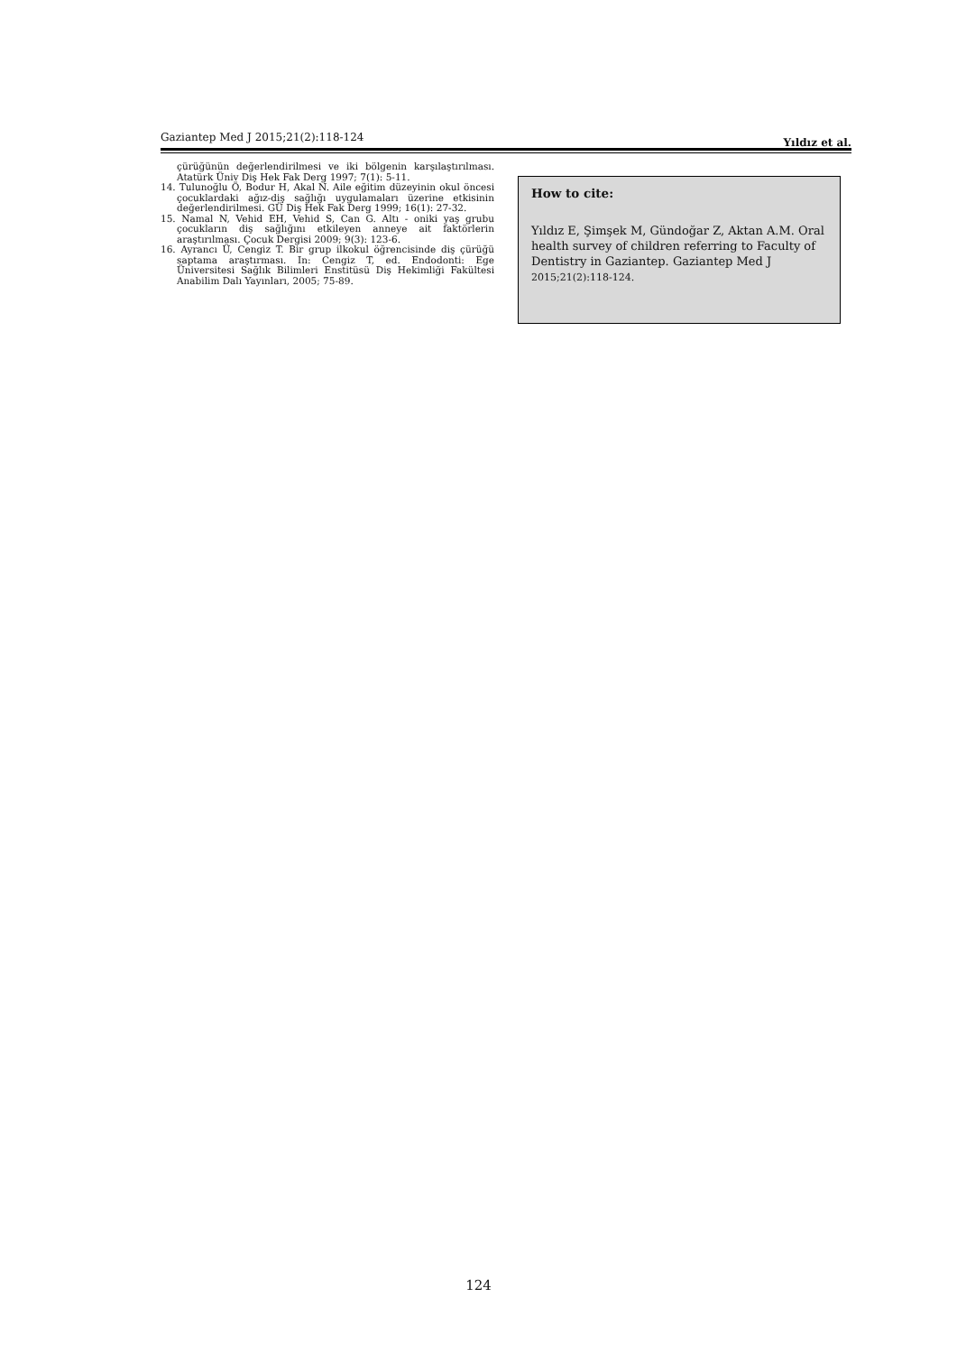Gaziantep Med J 2015;21(2):118-124 Yıldız et al.
çürüğünün değerlendirilmesi ve iki bölgenin karşılaştırılması. Atatürk Üniv Diş Hek Fak Derg 1997; 7(1): 5-11.
14. Tulunoğlu Ö, Bodur H, Akal N. Aile eğitim düzeyinin okul öncesi çocuklardaki ağız-diş sağlığı uygulamaları üzerine etkisinin değerlendirilmesi. GÜ Diş Hek Fak Derg 1999; 16(1): 27-32.
15. Namal N, Vehid EH, Vehid S, Can G. Altı - oniki yaş grubu çocukların diş sağlığını etkileyen anneye ait faktörlerin araştırılması. Çocuk Dergisi 2009; 9(3): 123-6.
16. Ayrancı Ü, Cengiz T. Bir grup ilkokul öğrencisinde diş çürüğü saptama araştırması. In: Cengiz T, ed. Endodonti: Ege Üniversitesi Sağlık Bilimleri Enstitüsü Diş Hekimliği Fakültesi Anabilim Dalı Yayınları, 2005; 75-89.
How to cite:
Yıldız E, Şimşek M, Gündoğar Z, Aktan A.M. Oral health survey of children referring to Faculty of Dentistry in Gaziantep. Gaziantep Med J 2015;21(2):118-124.
124